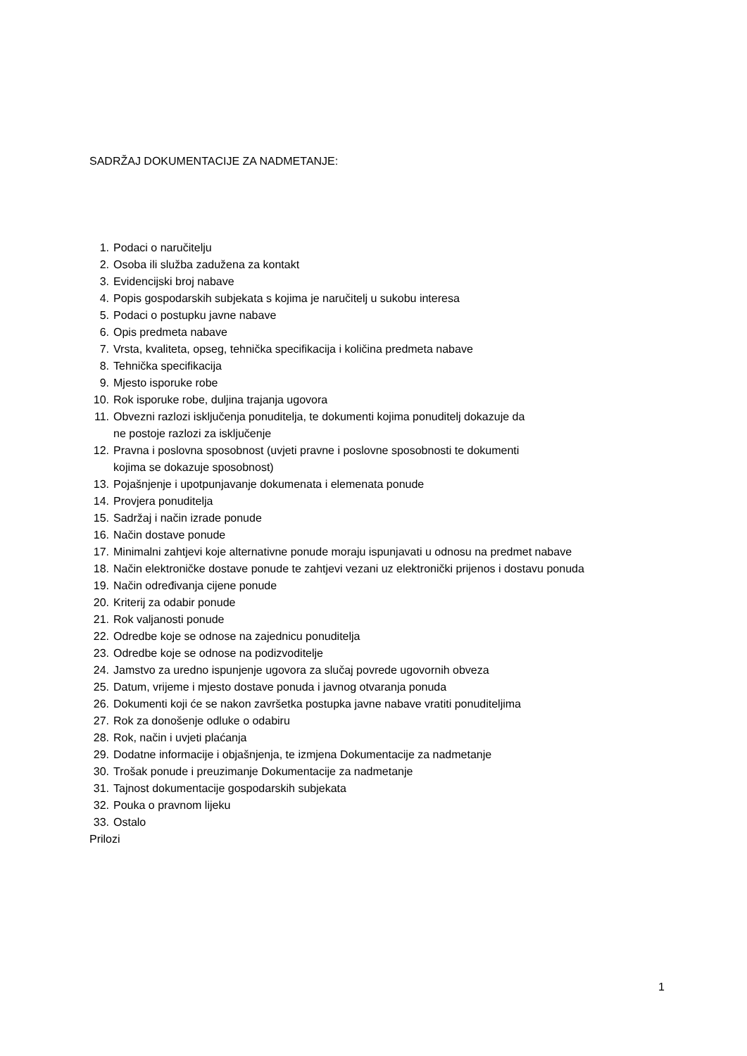SADRŽAJ DOKUMENTACIJE ZA NADMETANJE:
1. Podaci o naručitelju
2. Osoba ili služba zadužena za kontakt
3. Evidencijski broj nabave
4. Popis gospodarskih subjekata s kojima je naručitelj u sukobu interesa
5. Podaci o postupku javne nabave
6. Opis predmeta nabave
7. Vrsta, kvaliteta, opseg, tehnička specifikacija i količina predmeta nabave
8. Tehnička specifikacija
9. Mjesto isporuke robe
10. Rok isporuke robe, duljina trajanja ugovora
11. Obvezni razlozi isključenja ponuditelja, te dokumenti kojima ponuditelj dokazuje da
ne postoje razlozi za isključenje
12. Pravna i poslovna sposobnost (uvjeti pravne i poslovne sposobnosti te dokumenti
kojima se dokazuje sposobnost)
13. Pojašnjenje i upotpunjavanje dokumenata i elemenata ponude
14. Provjera ponuditelja
15. Sadržaj i način izrade ponude
16. Način dostave ponude
17. Minimalni zahtjevi koje alternativne ponude moraju ispunjavati u odnosu na predmet nabave
18. Način elektroničke dostave ponude te zahtjevi vezani uz elektronički prijenos i dostavu ponuda
19. Način određivanja cijene ponude
20. Kriterij za odabir ponude
21. Rok valjanosti ponude
22. Odredbe koje se odnose na zajednicu ponuditelja
23. Odredbe koje se odnose na podizvoditelje
24. Jamstvo za uredno ispunjenje ugovora za slučaj povrede ugovornih obveza
25. Datum, vrijeme i mjesto dostave ponuda i javnog otvaranja ponuda
26. Dokumenti koji će se nakon završetka postupka javne nabave vratiti ponuditeljima
27. Rok za donošenje odluke o odabiru
28. Rok, način i uvjeti plaćanja
29. Dodatne informacije i objašnjenja, te izmjena Dokumentacije za nadmetanje
30. Trošak ponude i preuzimanje Dokumentacije za nadmetanje
31. Tajnost dokumentacije gospodarskih subjekata
32. Pouka o pravnom lijeku
33. Ostalo
Prilozi
1